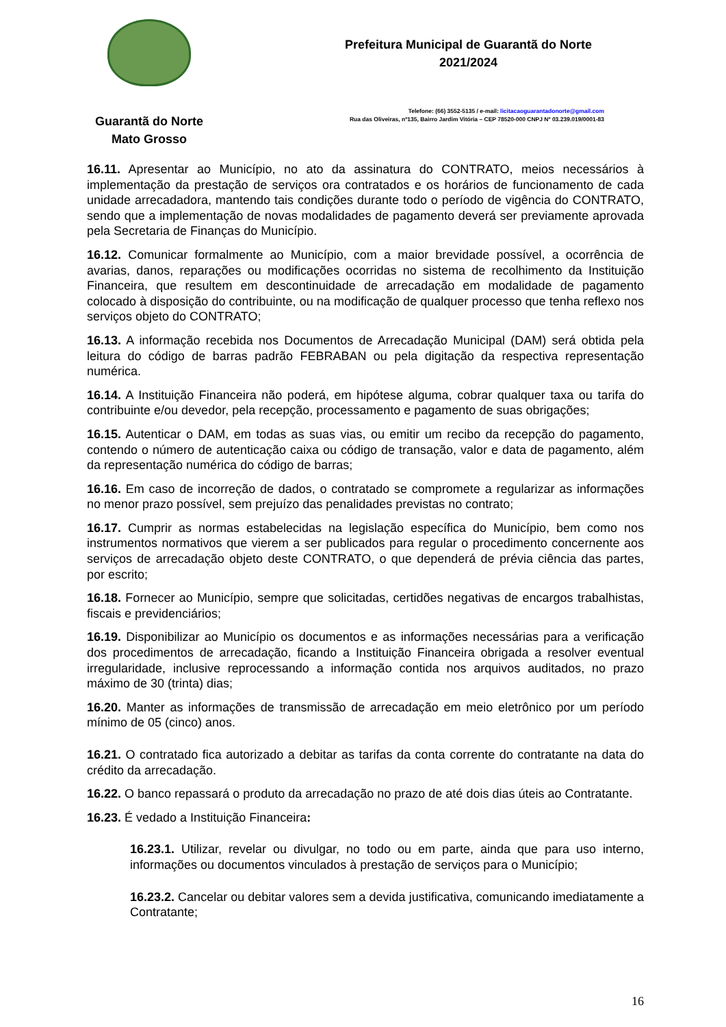Guarantã do Norte
Mato Grosso
Prefeitura Municipal de Guarantã do Norte
2021/2024
Telefone: (66) 3552-5135 / e-mail: licitacaoguarantadonorte@gmail.com
Rua das Oliveiras, nº135, Bairro Jardim Vitória – CEP 78520-000 CNPJ Nº 03.239.019/0001-83
16.11. Apresentar ao Município, no ato da assinatura do CONTRATO, meios necessários à implementação da prestação de serviços ora contratados e os horários de funcionamento de cada unidade arrecadadora, mantendo tais condições durante todo o período de vigência do CONTRATO, sendo que a implementação de novas modalidades de pagamento deverá ser previamente aprovada pela Secretaria de Finanças do Município.
16.12. Comunicar formalmente ao Município, com a maior brevidade possível, a ocorrência de avarias, danos, reparações ou modificações ocorridas no sistema de recolhimento da Instituição Financeira, que resultem em descontinuidade de arrecadação em modalidade de pagamento colocado à disposição do contribuinte, ou na modificação de qualquer processo que tenha reflexo nos serviços objeto do CONTRATO;
16.13. A informação recebida nos Documentos de Arrecadação Municipal (DAM) será obtida pela leitura do código de barras padrão FEBRABAN ou pela digitação da respectiva representação numérica.
16.14. A Instituição Financeira não poderá, em hipótese alguma, cobrar qualquer taxa ou tarifa do contribuinte e/ou devedor, pela recepção, processamento e pagamento de suas obrigações;
16.15. Autenticar o DAM, em todas as suas vias, ou emitir um recibo da recepção do pagamento, contendo o número de autenticação caixa ou código de transação, valor e data de pagamento, além da representação numérica do código de barras;
16.16. Em caso de incorreção de dados, o contratado se compromete a regularizar as informações no menor prazo possível, sem prejuízo das penalidades previstas no contrato;
16.17. Cumprir as normas estabelecidas na legislação específica do Município, bem como nos instrumentos normativos que vierem a ser publicados para regular o procedimento concernente aos serviços de arrecadação objeto deste CONTRATO, o que dependerá de prévia ciência das partes, por escrito;
16.18. Fornecer ao Município, sempre que solicitadas, certidões negativas de encargos trabalhistas, fiscais e previdenciários;
16.19. Disponibilizar ao Município os documentos e as informações necessárias para a verificação dos procedimentos de arrecadação, ficando a Instituição Financeira obrigada a resolver eventual irregularidade, inclusive reprocessando a informação contida nos arquivos auditados, no prazo máximo de 30 (trinta) dias;
16.20. Manter as informações de transmissão de arrecadação em meio eletrônico por um período mínimo de 05 (cinco) anos.
16.21. O contratado fica autorizado a debitar as tarifas da conta corrente do contratante na data do crédito da arrecadação.
16.22. O banco repassará o produto da arrecadação no prazo de até dois dias úteis ao Contratante.
16.23. É vedado a Instituição Financeira:
16.23.1. Utilizar, revelar ou divulgar, no todo ou em parte, ainda que para uso interno, informações ou documentos vinculados à prestação de serviços para o Município;
16.23.2. Cancelar ou debitar valores sem a devida justificativa, comunicando imediatamente a Contratante;
16